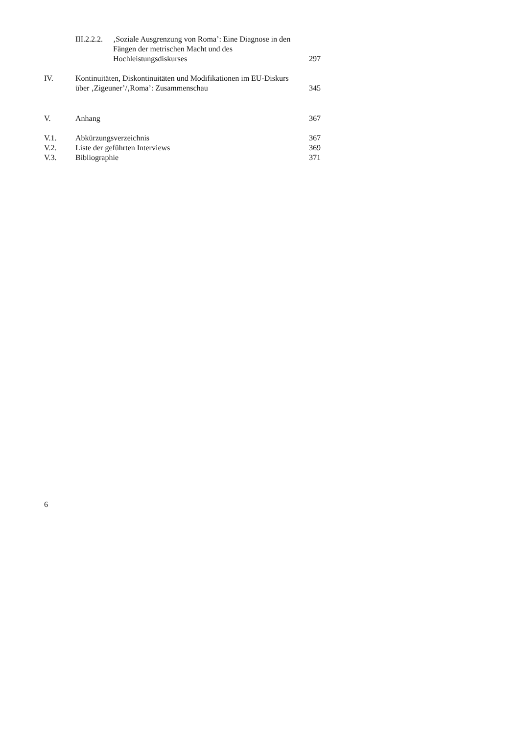| | III.2.2.2. ‚Soziale Ausgrenzung von Roma’: Eine Diagnose in den Fängen der metrischen Macht und des Hochleistungsdiskurses | 297 |
| IV. | Kontinuitäten, Diskontinuitäten und Modifikationen im EU-Diskurs über ‚Zigeuner’/‚Roma’: Zusammenschau | 345 |
| V. | Anhang | 367 |
| V.1. | Abkürzungsverzeichnis | 367 |
| V.2. | Liste der geführten Interviews | 369 |
| V.3. | Bibliographie | 371 |
6